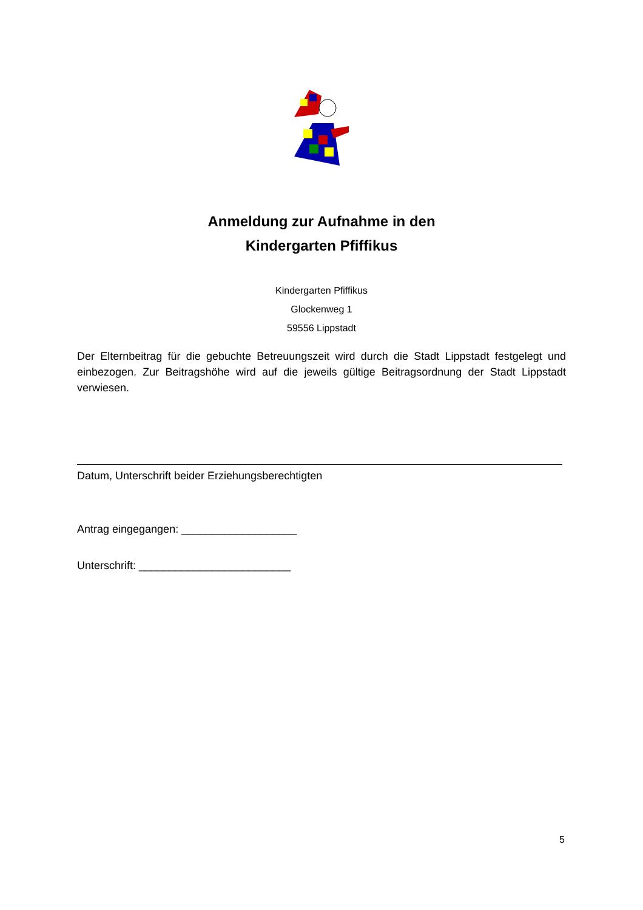Anmeldung zur Aufnahme in den
Kindergarten Pfiffikus
Kindergarten Pfiffikus
Glockenweg 1
59556 Lippstadt
Der Elternbeitrag für die gebuchte Betreuungszeit wird durch die Stadt Lippstadt festgelegt und einbezogen. Zur Beitragshöhe wird auf die jeweils gültige Beitragsordnung der Stadt Lippstadt verwiesen.
Datum, Unterschrift beider Erziehungsberechtigten
Antrag eingegangen: ___________________
Unterschrift: _________________________
5